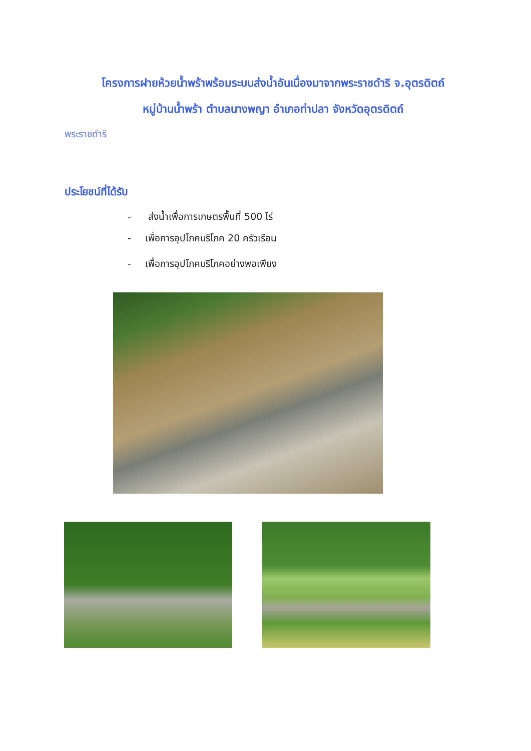โครงการฝายห้วยน้ำพร้าพร้อมระบบส่งน้ำอันเนื่องมาจากพระราชดำริ จ.อุตรดิตถ์
หมู่บ้านน้ำพร้า ตำบลนางพญา อำเภอท่าปลา จังหวัดอุตรดิตถ์
พระราชดำริ
ประโยชน์ที่ได้รับ
- ส่งน้ำเพื่อการเกษตรพื้นที่ 500 ไร่
- เพื่อการอุปโภคบริโภค 20 ครัวเรือน
- เพื่อการอุปโภคบริโภคอย่างพอเพียง